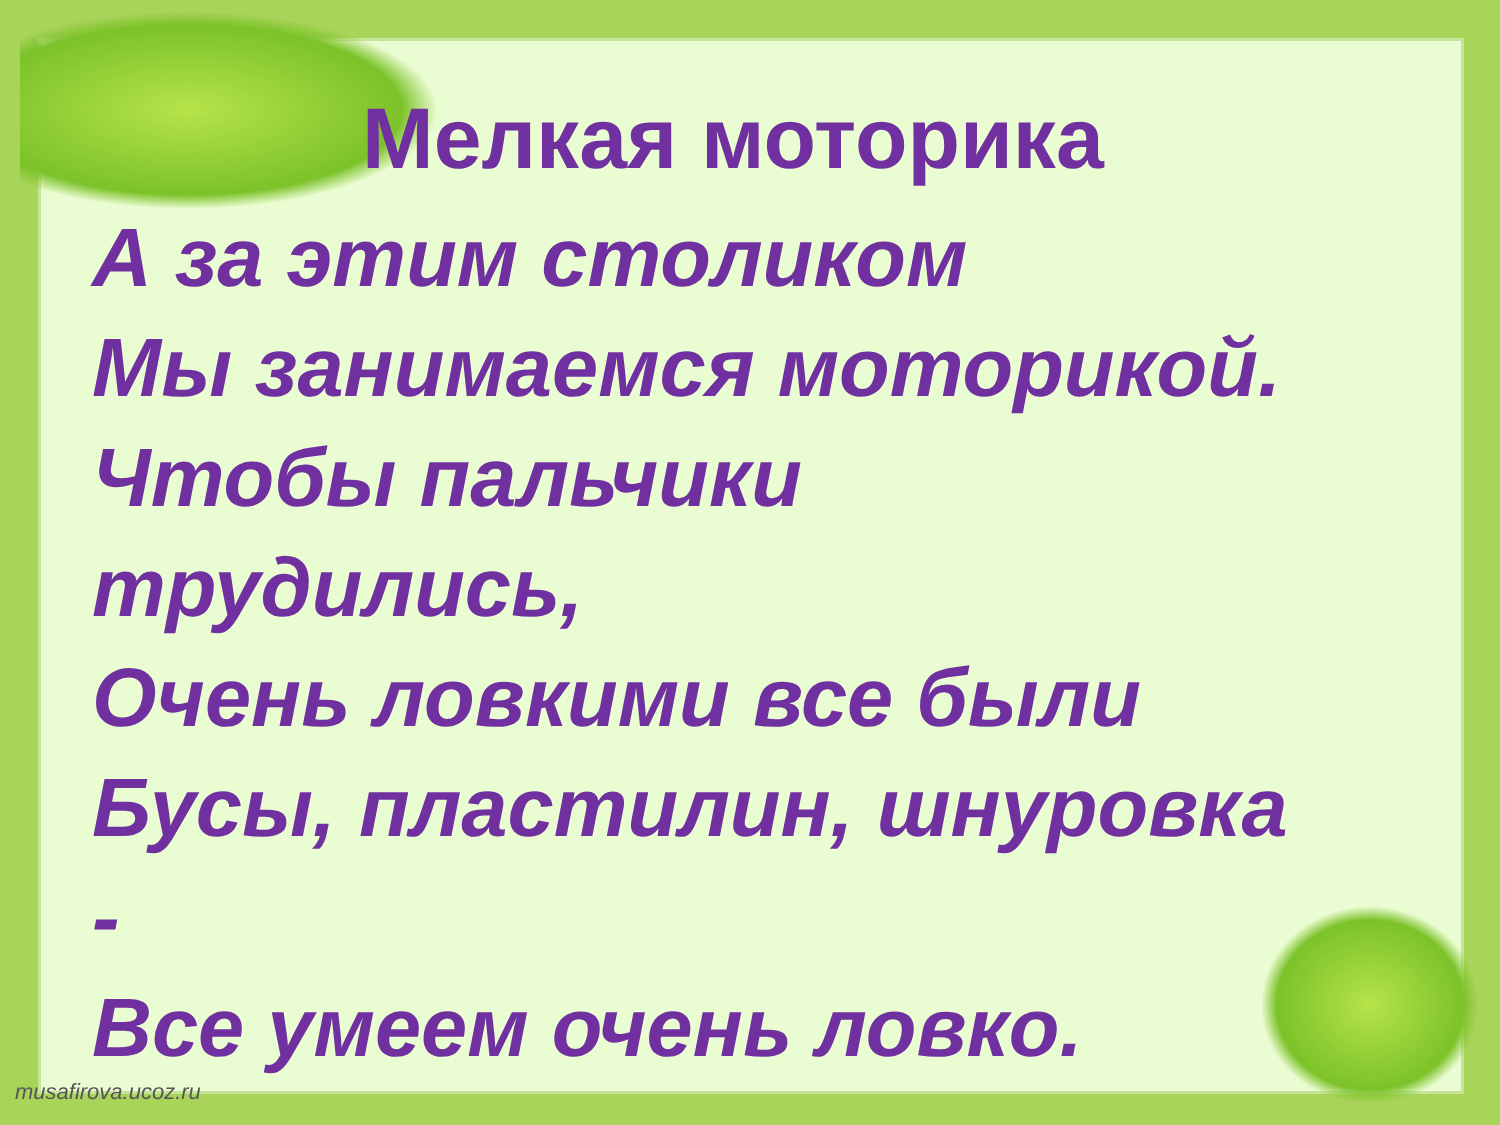Мелкая моторика
А за этим столиком
Мы занимаемся моторикой.
Чтобы пальчики
трудились,
Очень ловкими все были
Бусы, пластилин, шнуровка
-
Все умеем очень ловко.
musafirova.ucoz.ru